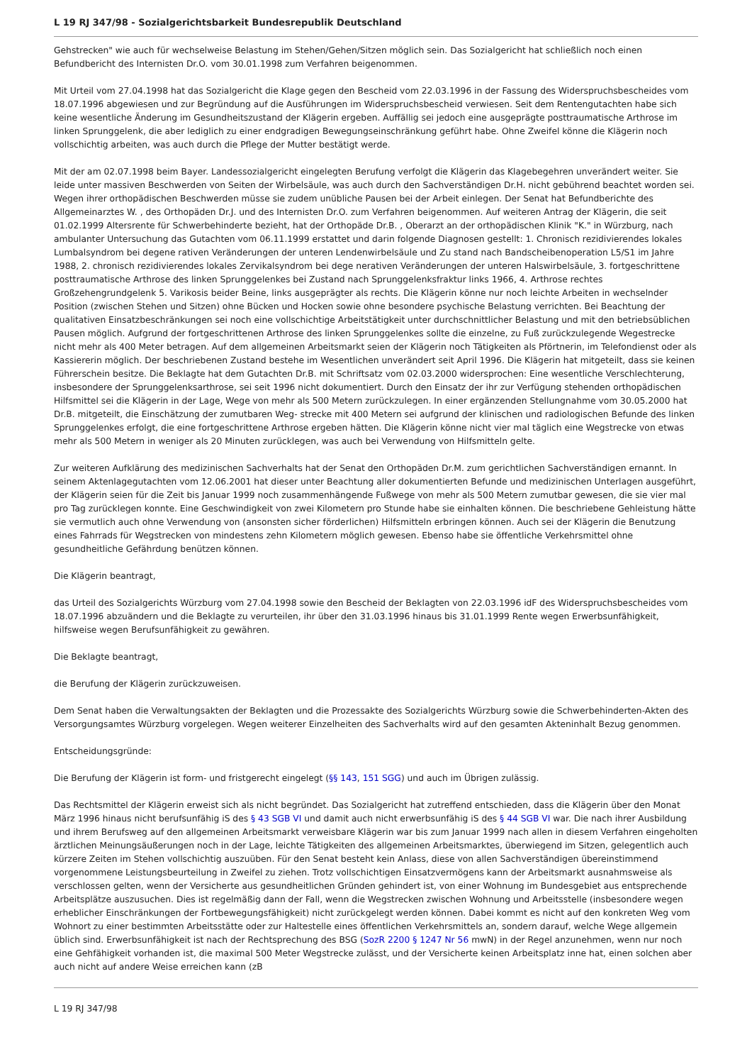L 19 RJ 347/98 - Sozialgerichtsbarkeit Bundesrepublik Deutschland
Gehstrecken" wie auch für wechselweise Belastung im Stehen/Gehen/Sitzen möglich sein. Das Sozialgericht hat schließlich noch einen Befundbericht des Internisten Dr.O. vom 30.01.1998 zum Verfahren beigenommen.
Mit Urteil vom 27.04.1998 hat das Sozialgericht die Klage gegen den Bescheid vom 22.03.1996 in der Fassung des Widerspruchsbescheides vom 18.07.1996 abgewiesen und zur Begründung auf die Ausführungen im Widerspruchsbescheid verwiesen. Seit dem Rentengutachten habe sich keine wesentliche Änderung im Gesundheitszustand der Klägerin ergeben. Auffällig sei jedoch eine ausgeprägte posttraumatische Arthrose im linken Sprunggelenk, die aber lediglich zu einer endgradigen Bewegungseinschränkung geführt habe. Ohne Zweifel könne die Klägerin noch vollschichtig arbeiten, was auch durch die Pflege der Mutter bestätigt werde.
Mit der am 02.07.1998 beim Bayer. Landessozialgericht eingelegten Berufung verfolgt die Klägerin das Klagebegehren unverändert weiter. Sie leide unter massiven Beschwerden von Seiten der Wirbelsäule, was auch durch den Sachverständigen Dr.H. nicht gebührend beachtet worden sei. Wegen ihrer orthopädischen Beschwerden müsse sie zudem unübliche Pausen bei der Arbeit einlegen. Der Senat hat Befundberichte des Allgemeinarztes W. , des Orthopäden Dr.J. und des Internisten Dr.O. zum Verfahren beigenommen. Auf weiteren Antrag der Klägerin, die seit 01.02.1999 Altersrente für Schwerbehinderte bezieht, hat der Orthopäde Dr.B. , Oberarzt an der orthopädischen Klinik "K." in Würzburg, nach ambulanter Untersuchung das Gutachten vom 06.11.1999 erstattet und darin folgende Diagnosen gestellt: 1. Chronisch rezidivierendes lokales Lumbalsyndrom bei degene rativen Veränderungen der unteren Lendenwirbelsäule und Zu stand nach Bandscheibenoperation L5/S1 im Jahre 1988, 2. chronisch rezidivierendes lokales Zervikalsyndrom bei dege nerativen Veränderungen der unteren Halswirbelsäule, 3. fortgeschrittene posttraumatische Arthrose des linken Sprunggelenkes bei Zustand nach Sprunggelenksfraktur links 1966, 4. Arthrose rechtes Großzehengrundgelenk 5. Varikosis beider Beine, links ausgeprägter als rechts. Die Klägerin könne nur noch leichte Arbeiten in wechselnder Position (zwischen Stehen und Sitzen) ohne Bücken und Hocken sowie ohne besondere psychische Belastung verrichten. Bei Beachtung der qualitativen Einsatzbeschränkungen sei noch eine vollschichtige Arbeitstätigkeit unter durchschnittlicher Belastung und mit den betriebsüblichen Pausen möglich. Aufgrund der fortgeschrittenen Arthrose des linken Sprunggelenkes sollte die einzelne, zu Fuß zurückzulegende Wegestrecke nicht mehr als 400 Meter betragen. Auf dem allgemeinen Arbeitsmarkt seien der Klägerin noch Tätigkeiten als Pförtnerin, im Telefondienst oder als Kassiererin möglich. Der beschriebenen Zustand bestehe im Wesentlichen unverändert seit April 1996. Die Klägerin hat mitgeteilt, dass sie keinen Führerschein besitze. Die Beklagte hat dem Gutachten Dr.B. mit Schriftsatz vom 02.03.2000 widersprochen: Eine wesentliche Verschlechterung, insbesondere der Sprunggelenksarthrose, sei seit 1996 nicht dokumentiert. Durch den Einsatz der ihr zur Verfügung stehenden orthopädischen Hilfsmittel sei die Klägerin in der Lage, Wege von mehr als 500 Metern zurückzulegen. In einer ergänzenden Stellungnahme vom 30.05.2000 hat Dr.B. mitgeteilt, die Einschätzung der zumutbaren Weg- strecke mit 400 Metern sei aufgrund der klinischen und radiologischen Befunde des linken Sprunggelenkes erfolgt, die eine fortgeschrittene Arthrose ergeben hätten. Die Klägerin könne nicht vier mal täglich eine Wegstrecke von etwas mehr als 500 Metern in weniger als 20 Minuten zurücklegen, was auch bei Verwendung von Hilfsmitteln gelte.
Zur weiteren Aufklärung des medizinischen Sachverhalts hat der Senat den Orthopäden Dr.M. zum gerichtlichen Sachverständigen ernannt. In seinem Aktenlagegutachten vom 12.06.2001 hat dieser unter Beachtung aller dokumentierten Befunde und medizinischen Unterlagen ausgeführt, der Klägerin seien für die Zeit bis Januar 1999 noch zusammenhängende Fußwege von mehr als 500 Metern zumutbar gewesen, die sie vier mal pro Tag zurücklegen konnte. Eine Geschwindigkeit von zwei Kilometern pro Stunde habe sie einhalten können. Die beschriebene Gehleistung hätte sie vermutlich auch ohne Verwendung von (ansonsten sicher förderlichen) Hilfsmitteln erbringen können. Auch sei der Klägerin die Benutzung eines Fahrrads für Wegstrecken von mindestens zehn Kilometern möglich gewesen. Ebenso habe sie öffentliche Verkehrsmittel ohne gesundheitliche Gefährdung benützen können.
Die Klägerin beantragt,
das Urteil des Sozialgerichts Würzburg vom 27.04.1998 sowie den Bescheid der Beklagten von 22.03.1996 idF des Widerspruchsbescheides vom 18.07.1996 abzuändern und die Beklagte zu verurteilen, ihr über den 31.03.1996 hinaus bis 31.01.1999 Rente wegen Erwerbsunfähigkeit, hilfsweise wegen Berufsunfähigkeit zu gewähren.
Die Beklagte beantragt,
die Berufung der Klägerin zurückzuweisen.
Dem Senat haben die Verwaltungsakten der Beklagten und die Prozessakte des Sozialgerichts Würzburg sowie die Schwerbehinderten-Akten des Versorgungsamtes Würzburg vorgelegen. Wegen weiterer Einzelheiten des Sachverhalts wird auf den gesamten Akteninhalt Bezug genommen.
Entscheidungsgründe:
Die Berufung der Klägerin ist form- und fristgerecht eingelegt (§§ 143, 151 SGG) und auch im Übrigen zulässig.
Das Rechtsmittel der Klägerin erweist sich als nicht begründet. Das Sozialgericht hat zutreffend entschieden, dass die Klägerin über den Monat März 1996 hinaus nicht berufsunfähig iS des § 43 SGB VI und damit auch nicht erwerbsunfähig iS des § 44 SGB VI war. Die nach ihrer Ausbildung und ihrem Berufsweg auf den allgemeinen Arbeitsmarkt verweisbare Klägerin war bis zum Januar 1999 nach allen in diesem Verfahren eingeholten ärztlichen Meinungsäußerungen noch in der Lage, leichte Tätigkeiten des allgemeinen Arbeitsmarktes, überwiegend im Sitzen, gelegentlich auch kürzere Zeiten im Stehen vollschichtig auszuüben. Für den Senat besteht kein Anlass, diese von allen Sachverständigen übereinstimmend vorgenommene Leistungsbeurteilung in Zweifel zu ziehen. Trotz vollschichtigen Einsatzvermögens kann der Arbeitsmarkt ausnahmsweise als verschlossen gelten, wenn der Versicherte aus gesundheitlichen Gründen gehindert ist, von einer Wohnung im Bundesgebiet aus entsprechende Arbeitsplätze auszusuchen. Dies ist regelmäßig dann der Fall, wenn die Wegstrecken zwischen Wohnung und Arbeitsstelle (insbesondere wegen erheblicher Einschränkungen der Fortbewegungsfähigkeit) nicht zurückgelegt werden können. Dabei kommt es nicht auf den konkreten Weg vom Wohnort zu einer bestimmten Arbeitsstätte oder zur Haltestelle eines öffentlichen Verkehrsmittels an, sondern darauf, welche Wege allgemein üblich sind. Erwerbsunfähigkeit ist nach der Rechtsprechung des BSG (SozR 2200 § 1247 Nr 56 mwN) in der Regel anzunehmen, wenn nur noch eine Gehfähigkeit vorhanden ist, die maximal 500 Meter Wegstrecke zulässt, und der Versicherte keinen Arbeitsplatz inne hat, einen solchen aber auch nicht auf andere Weise erreichen kann (zB
L 19 RJ 347/98